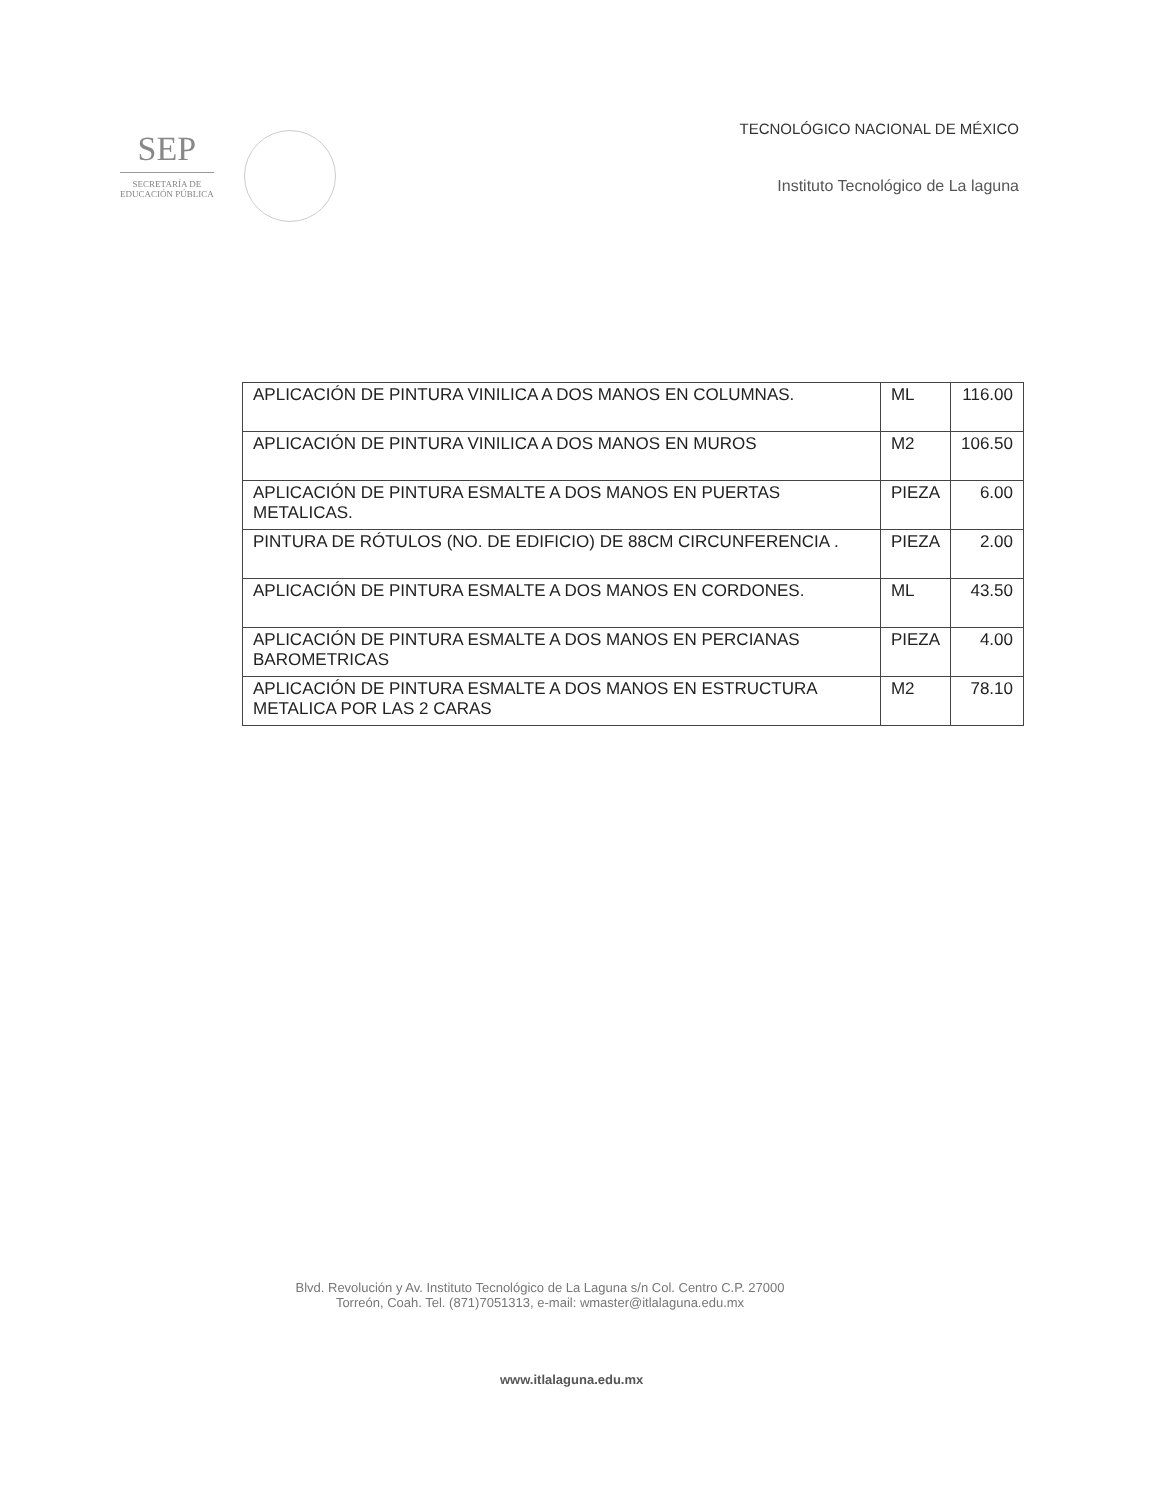SEP
SECRETARÍA DE
EDUCACIÓN PÚBLICA
TECNOLÓGICO NACIONAL DE MÉXICO
Instituto Tecnológico de La laguna
| APLICACIÓN DE PINTURA VINILICA A DOS MANOS EN COLUMNAS. | ML | 116.00 |
| APLICACIÓN DE PINTURA VINILICA A DOS MANOS EN MUROS | M2 | 106.50 |
| APLICACIÓN DE PINTURA ESMALTE A DOS MANOS EN PUERTAS METALICAS. | PIEZA | 6.00 |
| PINTURA DE RÓTULOS (NO. DE EDIFICIO) DE 88CM CIRCUNFERENCIA . | PIEZA | 2.00 |
| APLICACIÓN DE PINTURA ESMALTE A DOS MANOS EN CORDONES. | ML | 43.50 |
| APLICACIÓN DE PINTURA ESMALTE A DOS MANOS EN PERCIANAS BAROMETRICAS | PIEZA | 4.00 |
| APLICACIÓN DE PINTURA ESMALTE A DOS MANOS EN ESTRUCTURA METALICA POR LAS 2 CARAS | M2 | 78.10 |
Blvd. Revolución y Av. Instituto Tecnológico de La Laguna s/n Col. Centro C.P. 27000
Torreón, Coah. Tel. (871)7051313, e-mail: wmaster@itlalaguna.edu.mx
www.itlalaguna.edu.mx